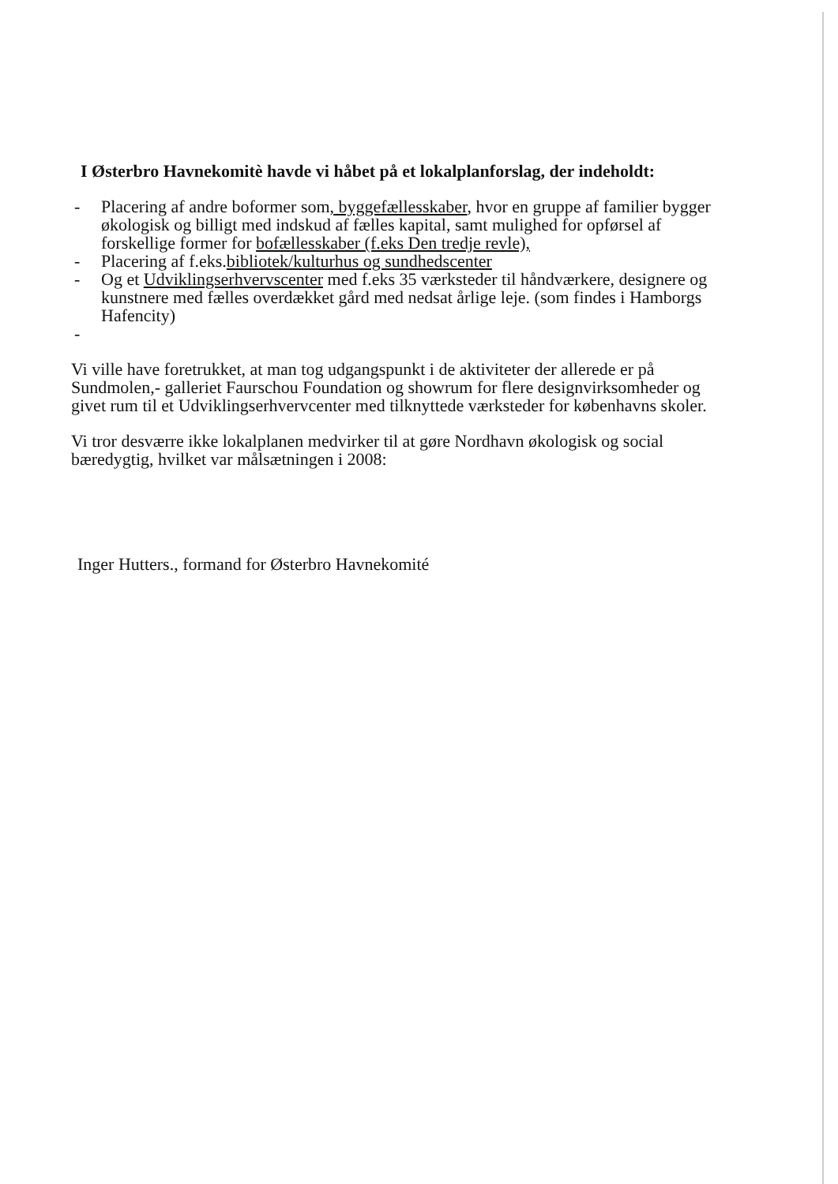I Østerbro Havnekomitè havde vi håbet på et lokalplanforslag, der indeholdt:
- Placering af andre boformer som, byggefællesskaber, hvor en gruppe af familier bygger økologisk og billigt med indskud af fælles kapital, samt mulighed for opførsel af forskellige former for bofællesskaber (f.eks Den tredje revle),
- Placering af f.eks.bibliotek/kulturhus og sundhedscenter
- Og et Udviklingserhvervscenter med f.eks 35 værksteder til håndværkere, designere og kunstnere med fælles overdækket gård med nedsat årlige leje. (som findes i Hamborgs Hafencity)
-
Vi ville have foretrukket, at man tog udgangspunkt i de aktiviteter der allerede er på Sundmolen,- galleriet Faurschou Foundation og showrum for flere designvirksomheder og givet rum til et Udviklingserhvervcenter med tilknyttede værksteder for københavns skoler.
Vi tror desværre ikke lokalplanen medvirker til at gøre Nordhavn økologisk og social bæredygtig, hvilket var målsætningen i 2008:
Inger Hutters., formand for Østerbro Havnekomité